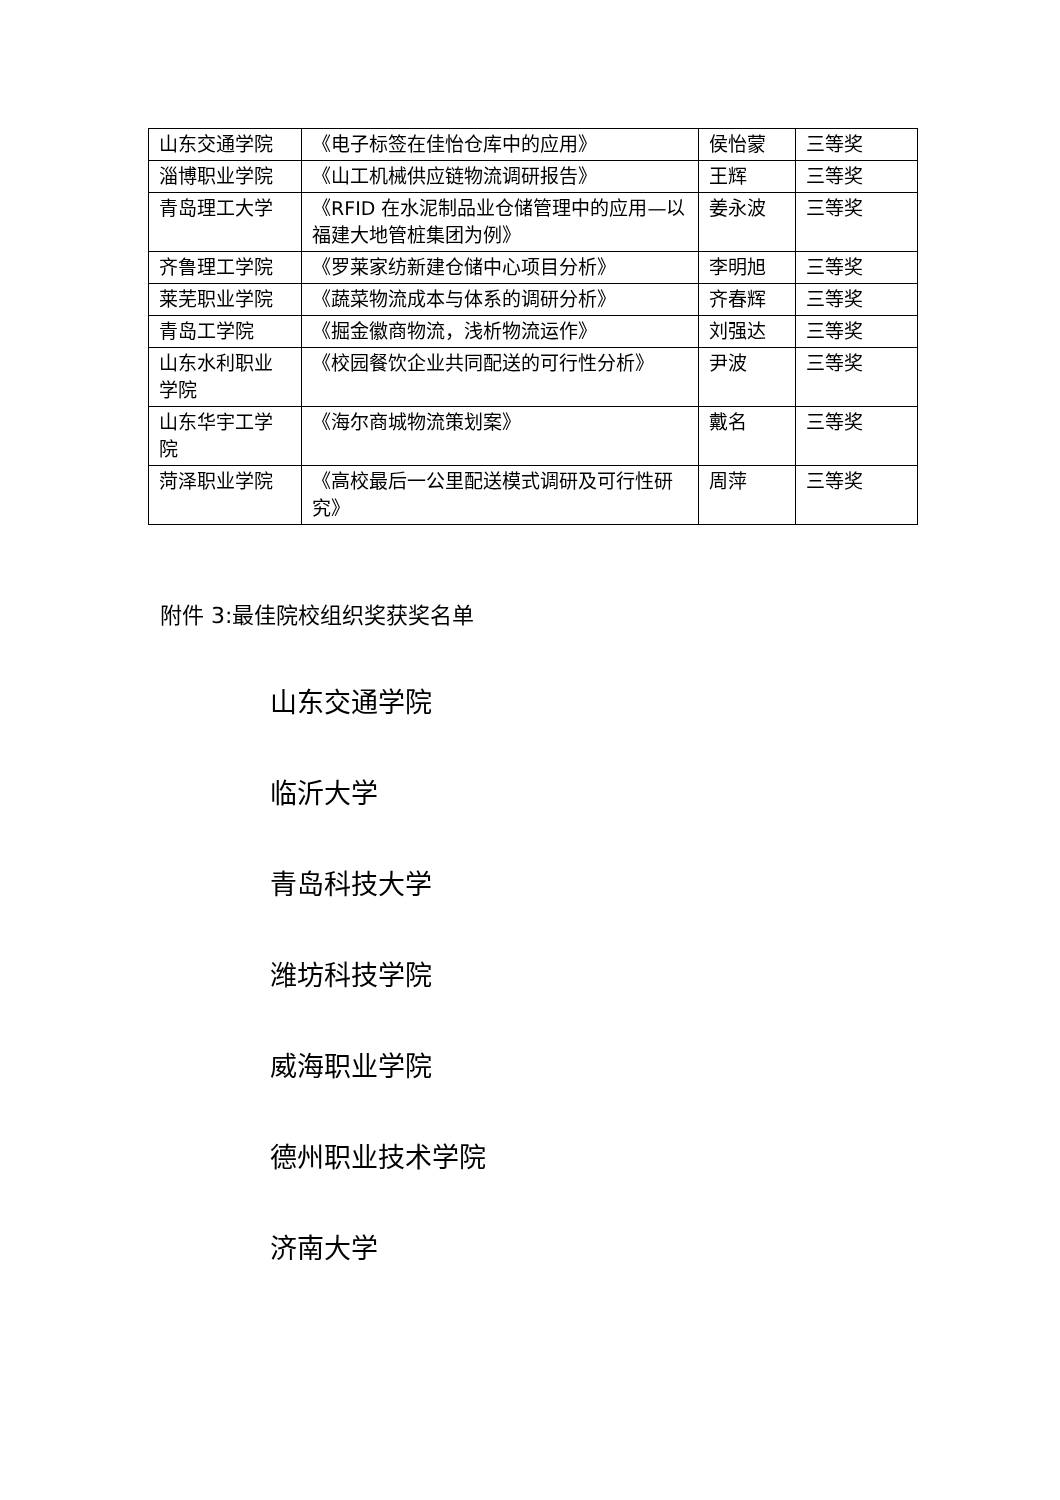| 山东交通学院 | 《电子标签在佳怡仓库中的应用》 | 侯怡蒙 | 三等奖 |
| 淄博职业学院 | 《山工机械供应链物流调研报告》 | 王辉 | 三等奖 |
| 青岛理工大学 | 《RFID 在水泥制品业仓储管理中的应用—以福建大地管桩集团为例》 | 姜永波 | 三等奖 |
| 齐鲁理工学院 | 《罗莱家纺新建仓储中心项目分析》 | 李明旭 | 三等奖 |
| 莱芜职业学院 | 《蔬菜物流成本与体系的调研分析》 | 齐春辉 | 三等奖 |
| 青岛工学院 | 《掘金徽商物流，浅析物流运作》 | 刘强达 | 三等奖 |
| 山东水利职业学院 | 《校园餐饮企业共同配送的可行性分析》 | 尹波 | 三等奖 |
| 山东华宇工学院 | 《海尔商城物流策划案》 | 戴名 | 三等奖 |
| 菏泽职业学院 | 《高校最后一公里配送模式调研及可行性研究》 | 周萍 | 三等奖 |
附件 3:最佳院校组织奖获奖名单
山东交通学院
临沂大学
青岛科技大学
潍坊科技学院
威海职业学院
德州职业技术学院
济南大学